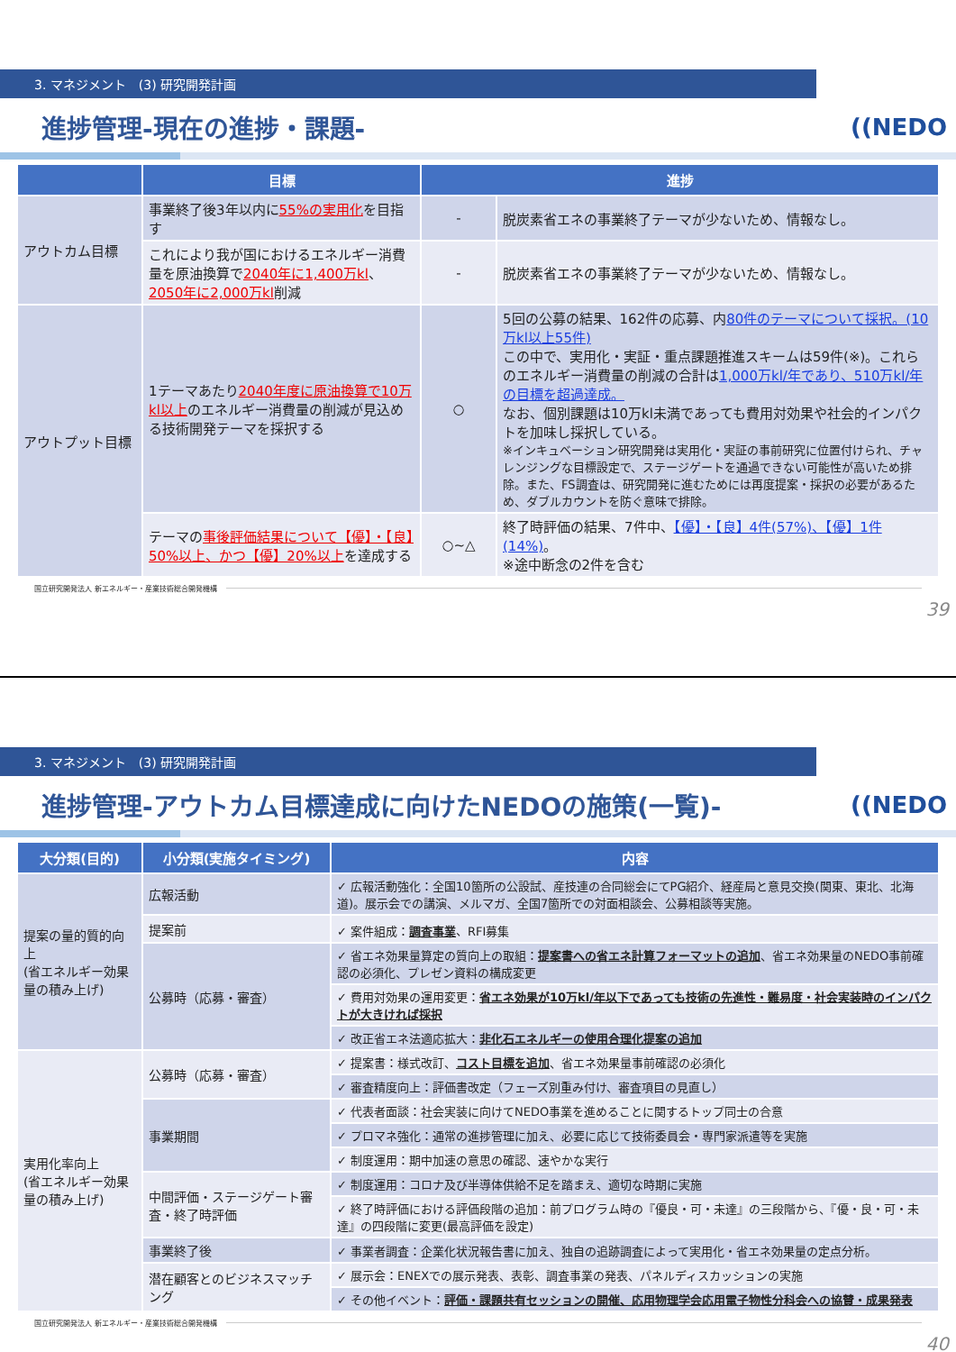3. マネジメント　(3) 研究開発計画
進捗管理-現在の進捗・課題- ((NEDO
| | 目標 | 進捗 | |
| --- | --- | --- | --- |
| アウトカム目標 | 事業終了後3年以内に 55%の実用化 を目指す | - | 脱炭素省エネの事業終了テーマが少ないため、情報なし。 |
| | これにより我が国におけるエネルギー消費量を原油換算で 2040年に1,400万kl 、 2050年に2,000万kl 削減 | - | 脱炭素省エネの事業終了テーマが少ないため、情報なし。 |
| アウトプット目標 | 1テーマあたり 2040年度に原油換算で10万kl以上 のエネルギー消費量の削減が見込める技術開発テーマを採択する | ○ | 5回の公募の結果、162件の応募、内 80件のテーマについて採択。(10万kl以上55件) この中で、実用化・実証・重点課題推進スキームは59件(※)。これらのエネルギー消費量の削減の合計は 1,000万kl/年であり、510万kl/年の目標を超過達成。 なお、個別課題は10万kl未満であっても費用対効果や社会的インパクトを加味し採択している。 ※インキュベーション研究開発は実用化・実証の事前研究に位置付けられ、チャレンジングな目標設定で、ステージゲートを通過できない可能性が高いため排除。また、FS調査は、研究開発に進むためには再度提案・採択の必要があるため、ダブルカウントを防ぐ意味で排除。 |
| | テーマの 事後評価結果について【優】・【良】50%以上、かつ【優】20%以上 を達成する | ○~△ | 終了時評価の結果、7件中、 【優】・【良】4件(57%)、【優】1件(14%) 。 ※途中断念の2件を含む |
国立研究開発法人 新エネルギー・産業技術総合開発機構
39
3. マネジメント　(3) 研究開発計画
進捗管理-アウトカム目標達成に向けたNEDOの施策(一覧)-
((NEDO
| 大分類(目的) | 小分類(実施タイミング) | 内容 |
| --- | --- | --- |
| 提案の量的質的向上 (省エネルギー効果量の積み上げ) | 広報活動 | ✓ 広報活動強化：全国10箇所の公設試、産技連の合同総会にてPG紹介、経産局と意見交換(関東、東北、北海道)。展示会での講演、メルマガ、全国7箇所での対面相談会、公募相談等実施。 |
| | 提案前 | ✓ 案件組成： 調査事業 、RFI募集 |
| | 公募時（応募・審査） | ✓ 省エネ効果量算定の質向上の取組： 提案書への省エネ計算フォーマットの追加 、省エネ効果量のNEDO事前確認の必須化、プレゼン資料の構成変更 |
| | | ✓ 費用対効果の運用変更： 省エネ効果が10万kl/年以下であっても技術の先進性・難易度・社会実装時のインパクトが大きければ採択 |
| | | ✓ 改正省エネ法適応拡大： 非化石エネルギーの使用合理化提案の追加 |
| 実用化率向上 (省エネルギー効果量の積み上げ) | 公募時（応募・審査） | ✓ 提案書：様式改訂、 コスト目標を追加 、省エネ効果量事前確認の必須化 |
| | | ✓ 審査精度向上：評価書改定（フェーズ別重み付け、審査項目の見直し） |
| | 事業期間 | ✓ 代表者面談：社会実装に向けてNEDO事業を進めることに関するトップ同士の合意 |
| | | ✓ プロマネ強化：通常の進捗管理に加え、必要に応じて技術委員会・専門家派遣等を実施 |
| | | ✓ 制度運用：期中加速の意思の確認、速やかな実行 |
| | 中間評価・ステージゲート審査・終了時評価 | ✓ 制度運用：コロナ及び半導体供給不足を踏まえ、適切な時期に実施 |
| | | ✓ 終了時評価における評価段階の追加：前プログラム時の『優良・可・未達』の三段階から、『優・良・可・未達』の四段階に変更(最高評価を設定) |
| | 事業終了後 | ✓ 事業者調査：企業化状況報告書に加え、独自の追跡調査によって実用化・省エネ効果量の定点分析。 |
| | 潜在顧客とのビジネスマッチング | ✓ 展示会：ENEXでの展示発表、表彰、調査事業の発表、パネルディスカッションの実施 |
| | | ✓ その他イベント： 評価・課題共有セッションの開催、応用物理学会応用電子物性分科会への協賛・成果発表 |
国立研究開発法人 新エネルギー・産業技術総合開発機構
40